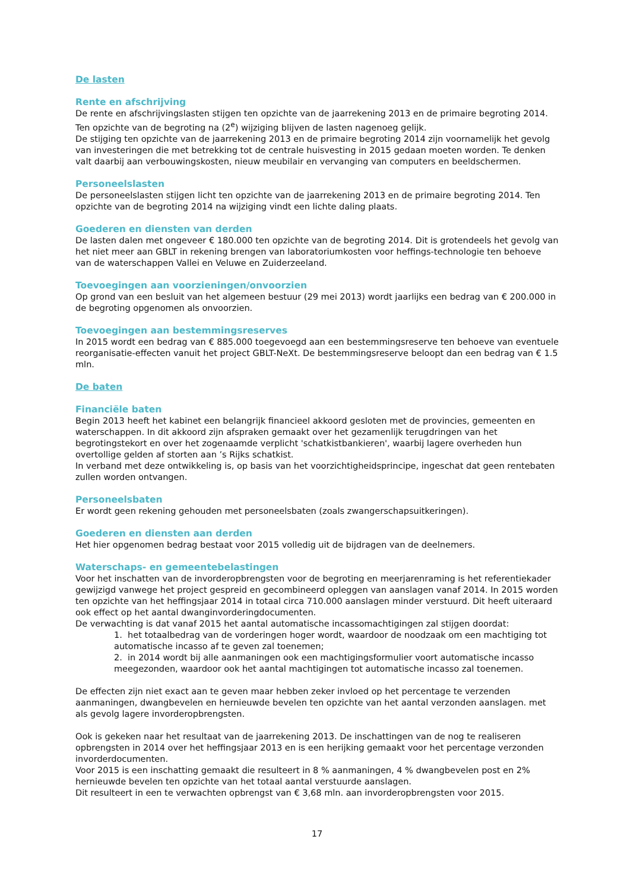De lasten
Rente en afschrijving
De rente en afschrijvingslasten stijgen ten opzichte van de jaarrekening 2013 en de primaire begroting 2014. Ten opzichte van de begroting na (2<sup>e</sup>) wijziging blijven de lasten nagenoeg gelijk.
De stijging ten opzichte van de jaarrekening 2013 en de primaire begroting 2014 zijn voornamelijk het gevolg van investeringen die met betrekking tot de centrale huisvesting in 2015 gedaan moeten worden. Te denken valt daarbij aan verbouwingskosten, nieuw meubilair en vervanging van computers en beeldschermen.
Personeelslasten
De personeelslasten stijgen licht ten opzichte van de jaarrekening 2013 en de primaire begroting 2014. Ten opzichte van de begroting 2014 na wijziging vindt een lichte daling plaats.
Goederen en diensten van derden
De lasten dalen met ongeveer € 180.000 ten opzichte van de begroting 2014. Dit is grotendeels het gevolg van het niet meer aan GBLT in rekening brengen van laboratoriumkosten voor heffings-technologie ten behoeve van de waterschappen Vallei en Veluwe en Zuiderzeeland.
Toevoegingen aan voorzieningen/onvoorzien
Op grond van een besluit van het algemeen bestuur (29 mei 2013) wordt jaarlijks een bedrag van € 200.000 in de begroting opgenomen als onvoorzien.
Toevoegingen aan bestemmingsreserves
In 2015 wordt een bedrag van € 885.000 toegevoegd aan een bestemmingsreserve ten behoeve van eventuele reorganisatie-effecten vanuit het project GBLT-NeXt. De bestemmingsreserve beloopt dan een bedrag van € 1.5 mln.
De baten
Financiële baten
Begin 2013 heeft het kabinet een belangrijk financieel akkoord gesloten met de provincies, gemeenten en waterschappen. In dit akkoord zijn afspraken gemaakt over het gezamenlijk terugdringen van het begrotingstekort en over het zogenaamde verplicht 'schatkistbankieren', waarbij lagere overheden hun overtollige gelden af storten aan ’s Rijks schatkist.
In verband met deze ontwikkeling is, op basis van het voorzichtigheidsprincipe, ingeschat dat geen rentebaten zullen worden ontvangen.
Personeelsbaten
Er wordt geen rekening gehouden met personeelsbaten (zoals zwangerschapsuitkeringen).
Goederen en diensten aan derden
Het hier opgenomen bedrag bestaat voor 2015 volledig uit de bijdragen van de deelnemers.
Waterschaps- en gemeentebelastingen
Voor het inschatten van de invorderopbrengsten voor de begroting en meerjarenraming is het referentiekader gewijzigd vanwege het project gespreid en gecombineerd opleggen van aanslagen vanaf 2014. In 2015 worden ten opzichte van het heffingsjaar 2014 in totaal circa 710.000 aanslagen minder verstuurd. Dit heeft uiteraard ook effect op het aantal dwanginvorderingdocumenten.
De verwachting is dat vanaf 2015 het aantal automatische incassomachtigingen zal stijgen doordat:
1. het totaalbedrag van de vorderingen hoger wordt, waardoor de noodzaak om een machtiging tot automatische incasso af te geven zal toenemen;
2. in 2014 wordt bij alle aanmaningen ook een machtigingsformulier voort automatische incasso meegezonden, waardoor ook het aantal machtigingen tot automatische incasso zal toenemen.
De effecten zijn niet exact aan te geven maar hebben zeker invloed op het percentage te verzenden aanmaningen, dwangbevelen en hernieuwde bevelen ten opzichte van het aantal verzonden aanslagen. met als gevolg lagere invorderopbrengsten.
Ook is gekeken naar het resultaat van de jaarrekening 2013. De inschattingen van de nog te realiseren opbrengsten in 2014 over het heffingsjaar 2013 en is een herijking gemaakt voor het percentage verzonden invorderdocumenten.
Voor 2015 is een inschatting gemaakt die resulteert in 8 % aanmaningen, 4 % dwangbevelen post en 2% hernieuwde bevelen ten opzichte van het totaal aantal verstuurde aanslagen.
Dit resulteert in een te verwachten opbrengst van € 3,68 mln. aan invorderopbrengsten voor 2015.
17